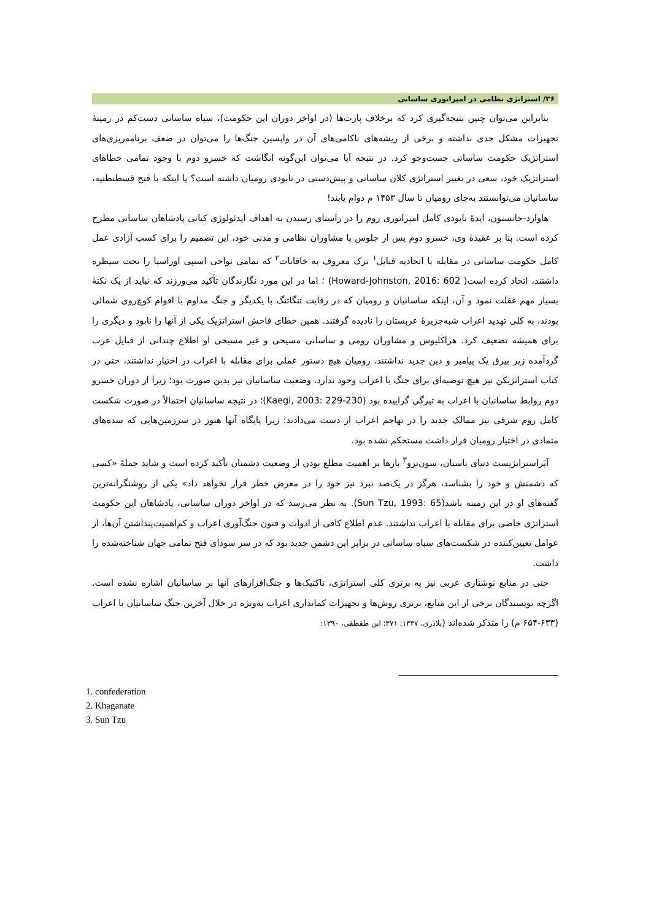۳۶/ استراتژی نظامی در امپراتوری ساسانی
بنابراین می‌توان چنین نتیجه‌گیری کرد که برخلاف پارت‌ها (در اواخر دوران این حکومت)، سپاه ساسانی دست‌کم در زمینهٔ تجهیزات مشکل جدی نداشته و برخی از ریشه‌های ناکامی‌های آن در واپسین جنگ‌ها را می‌توان در ضعف برنامه‌ریزی‌های استراتژیک حکومت ساسانی جست‌وجو کرد. در نتیجه آیا می‌توان این‌گونه انگاشت که خسرو دوم با وجود تمامی خطاهای استراتژیک خود، سعی در تغییر استراتژی کلان ساسانی و پیش‌دستی در نابودی رومیان داشته است؟ یا اینکه با فتح قسطنطنیه، ساسانیان می‌توانستند به‌جای رومیان تا سال ۱۴۵۳ م دوام یابند!
هاوارد-جانستون، ایدهٔ نابودی کامل امپراتوری روم را در راستای رسیدن به اهداف ایدئولوژی کیانی پادشاهان ساسانی مطرح کرده است. بنا بر عقیدهٔ وی، خسرو دوم پس از جلوس با مشاوران نظامی و مدنی خود، این تصمیم را برای کسب آزادی عمل کامل حکومت ساسانی در مقابله با اتحادیه قبایل<sup>۱</sup> ترک معروف به خاقانات<sup>۲</sup> که تمامی نواحی استپی اوراسیا را تحت سیطره داشتند، اتخاذ کرده است( Howard-Johnston, 2016: 602) ؛ اما در این مورد نگارندگان تأکید می‌ورزند که نباید از یک نکتهٔ بسیار مهم غفلت نمود و آن، اینکه ساسانیان و رومیان که در رقابت تنگاتنگ با یکدیگر و جنگ مداوم با اقوام کوچ‌روی شمالی بودند، به کلی تهدید اعراب شبه‌جزیرهٔ عربستان را نادیده گرفتند. همین خطای فاحش استراتژیک یکی از آنها را نابود و دیگری را برای همیشه تضعیف کرد. هراکلیوس و مشاوران رومی و ساسانی مسیحی و غیر مسیحی او اطلاع چندانی از قبایل عرب گردآمده زیر بیرق یک پیامبر و دین جدید نداشتند. رومیان هیچ دستور عملی برای مقابله با اعراب در اختیار نداشتند، حتی در کتاب استراتژیکن نیز هیچ توصیه‌ای برای جنگ با اعراب وجود ندارد. وضعیت ساسانیان نیز بدین صورت بود؛ زیرا از دوران خسرو دوم روابط ساسانیان با اعراب به تیرگی گراییده بود (Kaegi, 2003: 229-230)؛ در نتیجه ساسانیان احتمالاً در صورت شکست کامل روم شرقی نیز ممالک جدید را در تهاجم اعراب از دست می‌دادند؛ زیرا پایگاه آنها هنوز در سرزمین‌هایی که سده‌های متمادی در اختیار رومیان قرار داشت مستحکم نشده بود.
اَبَراستراتژیست دنیای باستان، سون‌تزو<sup>۳</sup> بارها بر اهمیت مطلع بودن از وضعیت دشمنان تأکید کرده است و شاید جملهٔ «کسی که دشمنش و خود را بشناسد، هرگز در یک‌صد نبرد نیز خود را در معرض خطر قرار نخواهد داد» یکی از روشنگرانه‌ترین گفته‌های او در این زمینه باشد(Sun Tzu, 1993: 65). به نظر می‌رسد که در اواخر دوران ساسانی، پادشاهان این حکومت استراتژی خاصی برای مقابله با اعراب نداشتند. عدم اطلاع کافی از ادوات و فنون جنگ‌آوری اعراب و کم‌اهمیت‌پنداشتن آن‌ها، از عوامل تعیین‌کننده در شکست‌های سپاه ساسانی در برابر این دشمن جدید بود که در سر سودای فتح تمامی جهان شناخته‌شده را داشت.
حتی در منابع نوشتاری عربی نیز به برتری کلی استراتژی، تاکتیک‌ها و جنگ‌افزارهای آنها بر ساسانیان اشاره نشده است. اگرچه نویسندگان برخی از این منابع، برتری روش‌ها و تجهیزات کمانداری اعراب به‌ویژه در خلال آخرین جنگ ساسانیان با اعراب (۶۳۳-۶۵۴ م) را متذکر شده‌اند (بلاذری، ۱۳۳۷: ۳۷۱؛ ابن طقطقی، ۱۳۹۰:
1. confederation
2. Khaganate
3. Sun Tzu